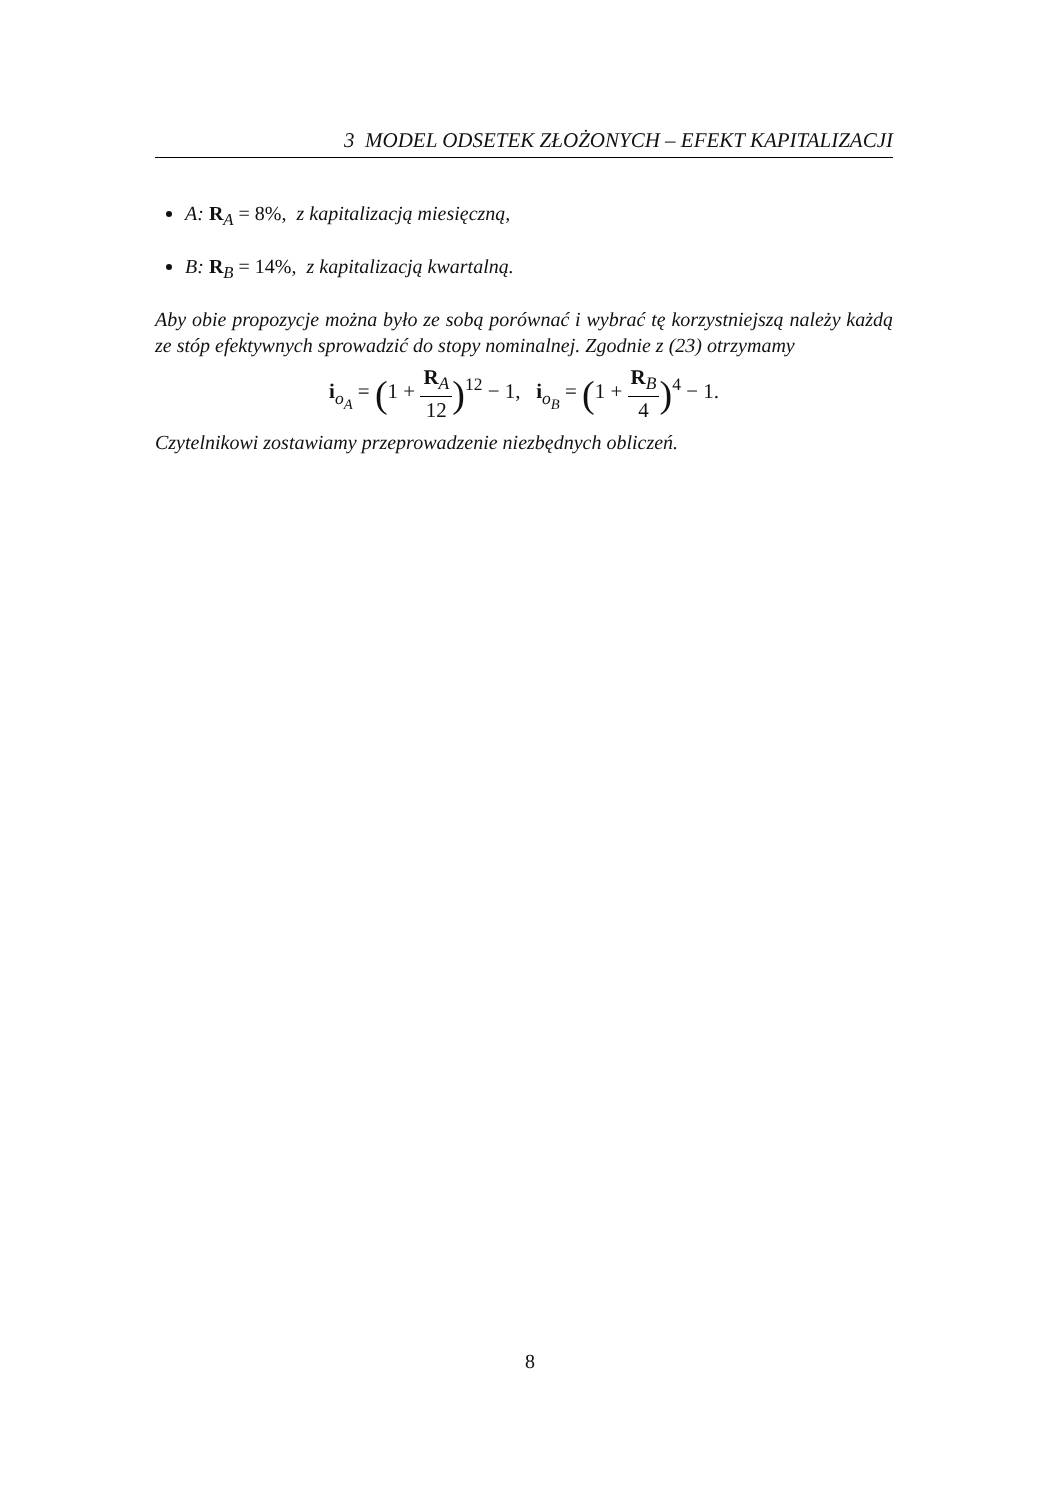3 MODEL ODSETEK ZŁOŻONYCH – EFEKT KAPITALIZACJI
A: R<sub>A</sub> = 8%, z kapitalizacją miesięczną,
B: R<sub>B</sub> = 14%, z kapitalizacją kwartalną.
Aby obie propozycje można było ze sobą porównać i wybrać tę korzystniejszą należy każdą ze stóp efektywnych sprowadzić do stopy nominalnej. Zgodnie z (23) otrzymamy
i<sub>o<sub>A</sub></sub> = (1 + R<sub>A</sub> 12)<sup>12</sup> − 1, i<sub>o<sub>B</sub></sub> = (1 + R<sub>B</sub> 4)<sup>4</sup> − 1.
Czytelnikowi zostawiamy przeprowadzenie niezbędnych obliczeń.
8